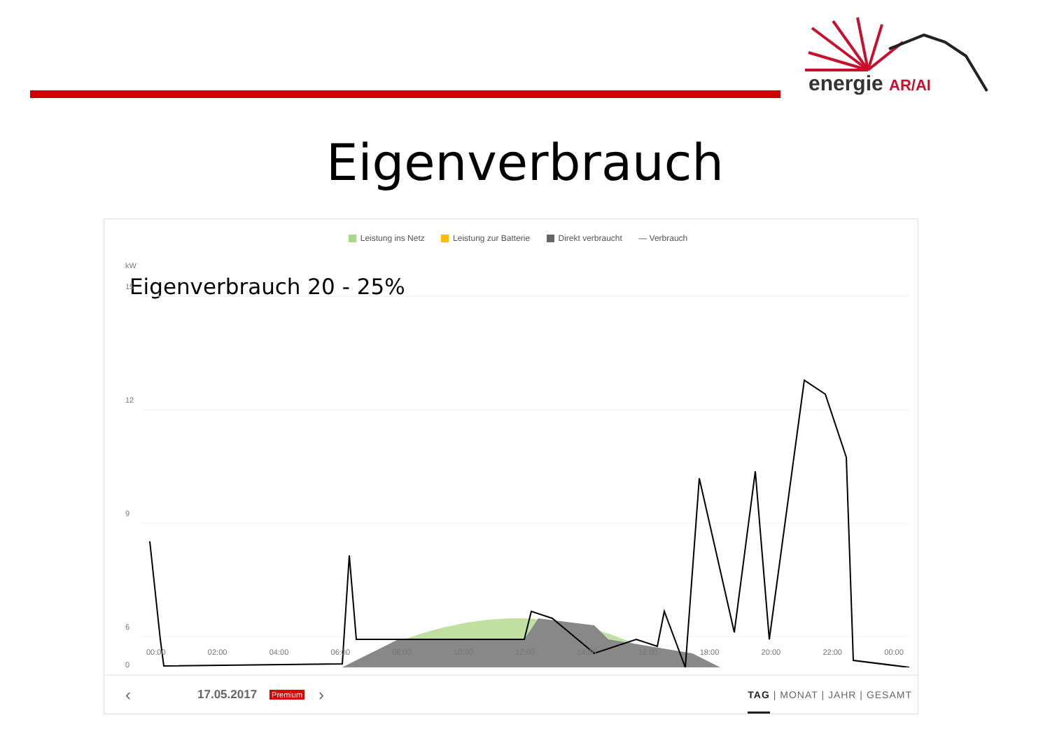energie AR/AI
Eigenverbrauch
Leistung ins Netz Leistung zur Batterie Direkt verbraucht — Verbrauch
Eigenverbrauch 20 - 25%
kW
15
12
9
6
0
00:00 02:00 04:00 06:00 08:00 10:00 12:00 14:00 16:00 18:00 20:00 22:00 00:00
‹ 17.05.2017 Premium › TAG | MONAT | JAHR | GESAMT